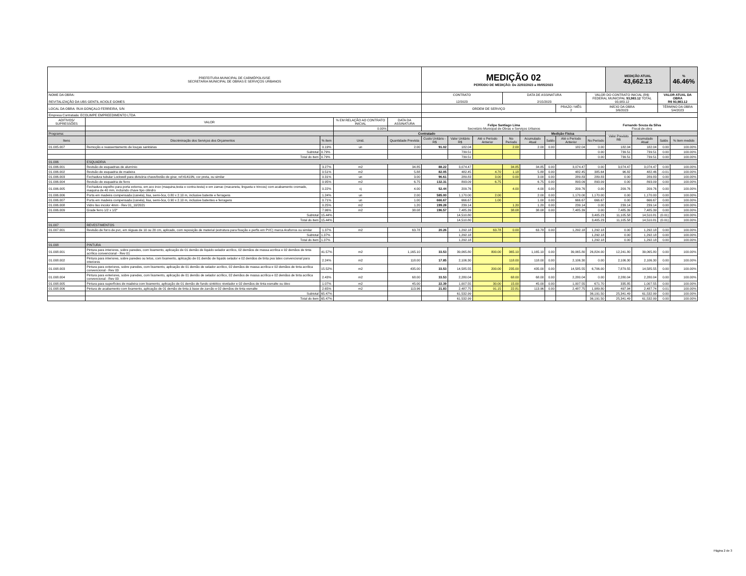| PREFEITURA MUNICIPAL DE CARMÓPOLIS/SE SECRETARIA MUNICIPAL DE OBRAS E SERVIÇOS URBANOS | | | | | MEDIÇÃO 02 PERÍODO DE MEDIÇÃO: De 22/03/2023 a 09/05/2023 | | | | | | | | MEDIÇÃO ATUAL 43,662.13 | | | % 46.46% | | |
| NOME DA OBRA: REVITALIZAÇÃO DA UBS GENTIL ACIOLE GOMES | | | | | CONTRATO 12/2023 | | | DATA DE ASSINATURA 2/15/2023 | | | | VALOR DO CONTRATO INICIAL (R$) FEDERAL MUNICIPAL 93,983.12 TOTAL 93,983.12 | | | VALOR ATUAL DA OBRA R$ 93,983.12 | | | |
| LOCAL DA OBRA: RUA GONÇALO FERREIRA, S/N | | | | | ORDEM DE SERVIÇO | | | | | | PRAZO / MÊS 2 | INÍCIO DA OBRA 3/6/2023 | | | TÉRMINO DA OBRA 5/4/2023 | | | |
| Empresa Contratada: ECOLIMPE EMPREEDIMENTO LTDA | | | | | | | | | | | | | | | | | | |
| ADITIVOS/ SUPRESSÕES | VALOR | | % EM RELAÇÃO AO CONTRATO INICIAL | DATA DA ASSINATURA | Felipe Santiago Lima Secretário Municipal de Obras e Serviços Urbanos | | | | | | | Fernando Souza da Silva Fiscal de obra | | | | | | |
| | | | 0.00% | | | | | | | | | | | | | | | |
| Programa: | | | Contratado | | | | | | Medição Física | | | | Valor Previsto R$ | | | | | |
| Itens | Discriminação dos Serviços dos Orçamentos | % item | Unid. | Quantidade Prevista | Custo Unitário - R$ | Valor Unitário R$ | Até o Período Anterior | No Período | Acumulado Atual | Saldo | Até o Período Anterior | No Período | | Acumulado Atual | Saldo | % item medido | | |
| 01.005.007 | Remoção e reassentamento de louças sanitárias | 0.19% | un | 2.00 | 91.02 | 182.04 | | 2.00 | 2.00 | 0.00 | 182.04 | 0.00 | 182.04 | 182.04 | 0.00 | 100.00% | | |
| | Subtotal | 0.79% | | | | 739.51 | | | | | | 0.00 | 739.51 | 739.51 | 0.00 | 100.00% | | |
| | Total do item | 0.79% | | | | 739.51 | | | | | | 0.00 | 739.51 | 739.51 | 0.00 | 100.00% | | |
| 01.006 | ESQUADRIA | | | | | | | | | | | | | | | | | |
| 01.006.001 | Revisão de esquadrias de alumínio | 3.27% | m2 | 34.85 | 88.22 | 3,074.47 | | 34.85 | 34.85 | 0.00 | 3,074.47 | 0.00 | 3,074.47 | 3,074.47 | 0.00 | 100.00% | | |
| 01.006.002 | Revisão de esquadria de madeira | 0.51% | m2 | 5.88 | 82.05 | 482.45 | 4.70 | 1.18 | 5.88 | 0.00 | 482.45 | 385.64 | 96.82 | 482.46 | -0.01 | 100.00% | | |
| 01.006.003 | Fechadura tubular Lockwell para divisória chave/botão de girar, ref:41410N, cor preta, ou similar | 0.31% | un | 3.00 | 96.61 | 289.83 | 3.00 | 0.00 | 3.00 | 0.00 | 289.83 | 289.83 | 0.00 | 289.83 | 0.00 | 100.00% | | |
| 01.006.004 | Revisão de esquadria de ferro | 0.95% | m2 | 6.75 | 132.31 | 893.09 | 6.75 | | 6.75 | 0.00 | 893.09 | 893.09 | 0.00 | 893.09 | 0.00 | 100.00% | | |
| 01.006.005 | Fechadura espelho para porta externa, em aco inox (maquina,testa e contra-testa) e em zamac (macaneta, lingueta e trincos) com acabamento cromado, maquina de 40 mm, incluindo chave tipo cilindro | 0.22% | cj | 4.00 | 52.44 | 209.76 | | 4.00 | 4.00 | 0.00 | 209.76 | 0.00 | 209.76 | 209.76 | 0.00 | 100.00% | | |
| 01.006.006 | Porta em madeira compensada (canela), lisa, semi-ôca, 0.80 x 2.10 m, inclusive batente e ferragens | 1.24% | un | 2.00 | 585.00 | 1,170.00 | 2.00 | | 2.00 | 0.00 | 1,170.00 | 1,170.00 | 0.00 | 1,170.00 | 0.00 | 100.00% | | |
| 01.006.007 | Porta em madeira compensada (canela), lisa, semi-ôca, 0.90 x 2.10 m, inclusive batentes e ferragens | 0.71% | un | 1.00 | 666.67 | 666.67 | 1.00 | | 1.00 | 0.00 | 666.67 | 666.67 | 0.00 | 666.67 | 0.00 | 100.00% | | |
| 01.006.008 | Vidro liso incolor 4mm - Rev 01_10/2021 | 0.25% | m2 | 1.20 | 199.28 | 239.14 | | 1.20 | 1.20 | 0.00 | 239.14 | 0.00 | 239.14 | 239.14 | 0.00 | 100.00% | | |
| 01.006.009 | Grade ferro 1/2 x 1/2" | 7.96% | m2 | 38.08 | 196.57 | 7,485.39 | | 38.08 | 38.08 | 0.00 | 7,485.39 | 0.00 | 7,485.39 | 7,485.39 | 0.00 | 100.00% | | |
| | Subtotal | 15.44% | | | | 14,510.80 | | | | | | 3,405.23 | 11,105.58 | 14,510.81 | (0.01) | 100.00% | | |
| | Total do item | 15.44% | | | | 14,510.80 | | | | | | 3,405.23 | 11,105.58 | 14,510.81 | (0.01) | 100.00% | | |
| 01.007 | REVESTIMENTOS | | | | | | | | | | | | | | | | | |
| 01.007.001 | Revisão de forro de pvc, em réguas de 10 ou 20 cm, aplicado, com reposição de material (estrutura para fixação e perfis em PVC) marca Araforros ou similar | 1.37% | m2 | 63.78 | 20.26 | 1,292.18 | 63.78 | 0.00 | 63.78 | 0.00 | 1,292.18 | 1,292.18 | 0.00 | 1,292.18 | 0.00 | 100.00% | | |
| | Subtotal | 1.37% | | | | 1,292.18 | | | | | | 1,292.18 | 0.00 | 1,292.18 | 0.00 | 100.00% | | |
| | Total do item | 1.37% | | | | 1,292.18 | | | | | | 1,292.18 | 0.00 | 1,292.18 | 0.00 | 100.00% | | |
| 01.008 | PINTURA | | | | | | | | | | | | | | | | | |
| 01.008.001 | Pintura para interiores, sobre paredes, com lixamento, aplicação de 01 demão de líquido selador acrílico, 02 demãos de massa acrílica e 02 demãos de tinta acrílica convencional - Rev 01 | 41.57% | m2 | 1,165.10 | 33.53 | 39,065.80 | 800.00 | 365.10 | 1,165.10 | 0.00 | 39,065.80 | 26,824.00 | 12,241.80 | 39,065.80 | 0.00 | 100.00% | | |
| 01.008.002 | Pintura para interiores, sobre paredes ou tetos, com lixamento, aplicação de 01 demão de líquido selador e 02 demãos de tinta pva latex convencional para interiores | 2.24% | m2 | 118.00 | 17.85 | 2,106.30 | | 118.00 | 118.00 | 0.00 | 2,106.30 | 0.00 | 2,106.30 | 2,106.30 | 0.00 | 100.00% | | |
| 01.008.003 | Pintura para exteriores, sobre paredes, com lixamento, aplicação de 01 demão de selador acrílico, 02 demãos de massa acrílica e 02 demãos de tinta acrílica convencional - Rev 03 | 15.52% | m2 | 435.00 | 33.53 | 14,585.55 | 200.00 | 235.00 | 435.00 | 0.00 | 14,585.55 | 6,706.00 | 7,879.55 | 14,585.55 | 0.00 | 100.00% | | |
| 01.008.004 | Pintura para exteriores, sobre paredes, com lixamento, aplicação de 01 demão de selador acrílico, 02 demãos de massa acrílica e 02 demãos de tinta acrílica convencional - Rev 03 | 2.43% | m2 | 68.00 | 33.53 | 2,280.04 | | 68.00 | 68.00 | 0.00 | 2,280.04 | 0.00 | 2,280.04 | 2,280.04 | 0.00 | 100.00% | | |
| 01.008.005 | Pintura para superfícies de madeira com lixamento, aplicação de 01 demão de fundo sintético nivelador e 02 demãos de tinta esmalte ou óleo | 1.07% | m2 | 45.00 | 22.39 | 1,007.55 | 30.00 | 15.00 | 45.00 | 0.00 | 1,007.55 | 671.70 | 335.85 | 1,007.55 | 0.00 | 100.00% | | |
| 01.008.006 | Pintura de acabamento com lixamento, aplicação de 01 demão de tinta à base de zarcão e 02 demãos de tinta esmalte | 2.65% | m2 | 113.96 | 21.83 | 2,487.75 | 91.15 | 22.81 | 113.96 | 0.00 | 2,487.75 | 1,989.80 | 497.94 | 2,487.74 | 0.01 | 100.00% | | |
| | Subtotal | 65.47% | | | | 61,532.99 | | | | | | 36,191.50 | 25,341.49 | 61,532.99 | 0.00 | 100.00% | | |
| | Total do item | 65.47% | | | | 61,532.99 | | | | | | 36,191.50 | 25,341.49 | 61,532.99 | 0.00 | 100.00% | | |
Página 2 de 3